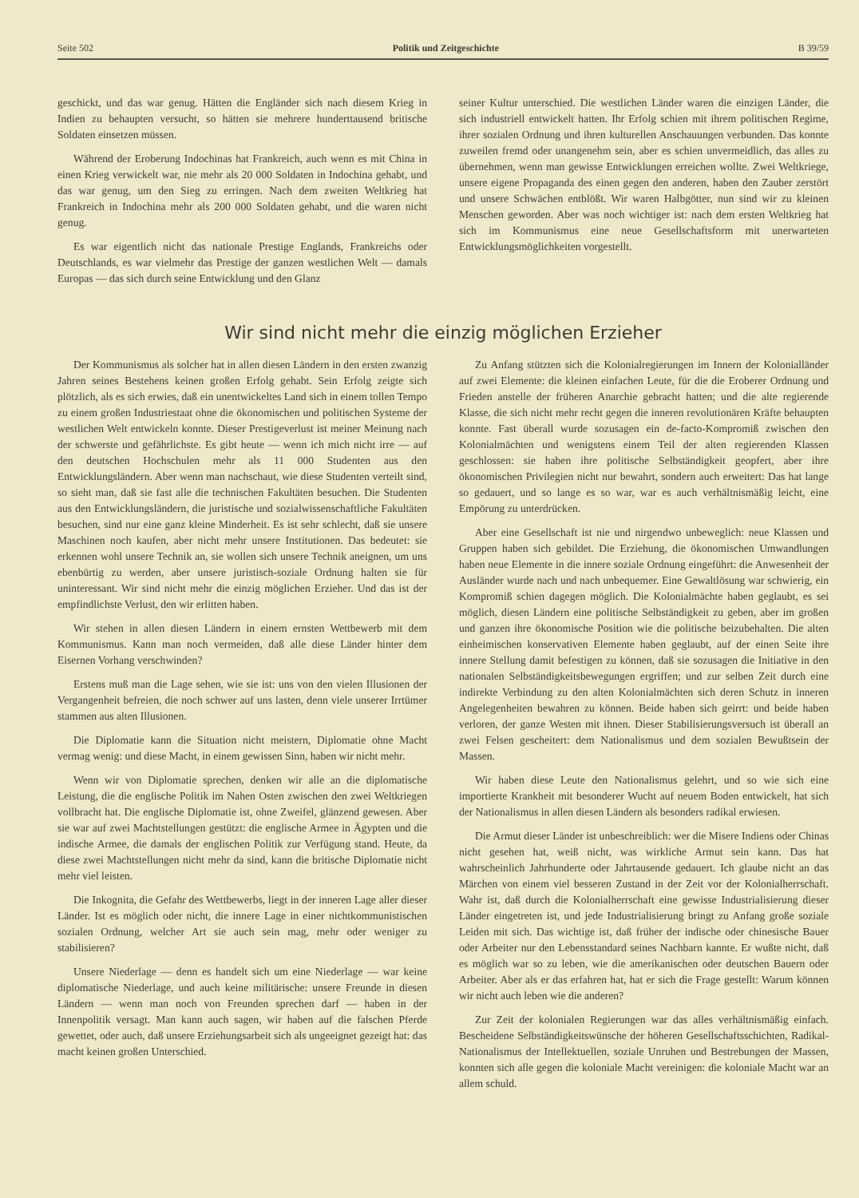Seite 502 Politik und Zeitgeschichte B 39/59
geschickt, und das war genug. Hätten die Engländer sich nach diesem Krieg in Indien zu behaupten versucht, so hätten sie mehrere hunderttausend britische Soldaten einsetzen müssen.
Während der Eroberung Indochinas hat Frankreich, auch wenn es mit China in einen Krieg verwickelt war, nie mehr als 20 000 Soldaten in Indochina gehabt, und das war genug, um den Sieg zu erringen. Nach dem zweiten Weltkrieg hat Frankreich in Indochina mehr als 200 000 Soldaten gehabt, und die waren nicht genug.
Es war eigentlich nicht das nationale Prestige Englands, Frankreichs oder Deutschlands, es war vielmehr das Prestige der ganzen westlichen Welt — damals Europas — das sich durch seine Entwicklung und den Glanz
seiner Kultur unterschied. Die westlichen Länder waren die einzigen Länder, die sich industriell entwickelt hatten. Ihr Erfolg schien mit ihrem politischen Regime, ihrer sozialen Ordnung und ihren kulturellen Anschauungen verbunden. Das konnte zuweilen fremd oder unangenehm sein, aber es schien unvermeidlich, das alles zu übernehmen, wenn man gewisse Entwicklungen erreichen wollte. Zwei Weltkriege, unsere eigene Propaganda des einen gegen den anderen, haben den Zauber zerstört und unsere Schwächen entblößt. Wir waren Halbgötter, nun sind wir zu kleinen Menschen geworden. Aber was noch wichtiger ist: nach dem ersten Weltkrieg hat sich im Kommunismus eine neue Gesellschaftsform mit unerwarteten Entwicklungsmöglichkeiten vorgestellt.
Wir sind nicht mehr die einzig möglichen Erzieher
Der Kommunismus als solcher hat in allen diesen Ländern in den ersten zwanzig Jahren seines Bestehens keinen großen Erfolg gehabt. Sein Erfolg zeigte sich plötzlich, als es sich erwies, daß ein unentwickeltes Land sich in einem tollen Tempo zu einem großen Industriestaat ohne die ökonomischen und politischen Systeme der westlichen Welt entwickeln konnte. Dieser Prestigeverlust ist meiner Meinung nach der schwerste und gefährlichste. Es gibt heute — wenn ich mich nicht irre — auf den deutschen Hochschulen mehr als 11 000 Studenten aus den Entwicklungsländern. Aber wenn man nachschaut, wie diese Studenten verteilt sind, so sieht man, daß sie fast alle die technischen Fakultäten besuchen. Die Studenten aus den Entwicklungsländern, die juristische und sozialwissenschaftliche Fakultäten besuchen, sind nur eine ganz kleine Minderheit. Es ist sehr schlecht, daß sie unsere Maschinen noch kaufen, aber nicht mehr unsere Institutionen. Das bedeutet: sie erkennen wohl unsere Technik an, sie wollen sich unsere Technik aneignen, um uns ebenbürtig zu werden, aber unsere juristisch-soziale Ordnung halten sie für uninteressant. Wir sind nicht mehr die einzig möglichen Erzieher. Und das ist der empfindlichste Verlust, den wir erlitten haben.
Wir stehen in allen diesen Ländern in einem ernsten Wettbewerb mit dem Kommunismus. Kann man noch vermeiden, daß alle diese Länder hinter dem Eisernen Vorhang verschwinden?
Erstens muß man die Lage sehen, wie sie ist: uns von den vielen Illusionen der Vergangenheit befreien, die noch schwer auf uns lasten, denn viele unserer Irrtümer stammen aus alten Illusionen.
Die Diplomatie kann die Situation nicht meistern, Diplomatie ohne Macht vermag wenig: und diese Macht, in einem gewissen Sinn, haben wir nicht mehr.
Wenn wir von Diplomatie sprechen, denken wir alle an die diplomatische Leistung, die die englische Politik im Nahen Osten zwischen den zwei Weltkriegen vollbracht hat. Die englische Diplomatie ist, ohne Zweifel, glänzend gewesen. Aber sie war auf zwei Machtstellungen gestützt: die englische Armee in Ägypten und die indische Armee, die damals der englischen Politik zur Verfügung stand. Heute, da diese zwei Machtstellungen nicht mehr da sind, kann die britische Diplomatie nicht mehr viel leisten.
Die Inkognita, die Gefahr des Wettbewerbs, liegt in der inneren Lage aller dieser Länder. Ist es möglich oder nicht, die innere Lage in einer nichtkommunistischen sozialen Ordnung, welcher Art sie auch sein mag, mehr oder weniger zu stabilisieren?
Unsere Niederlage — denn es handelt sich um eine Niederlage — war keine diplomatische Niederlage, und auch keine militärische: unsere Freunde in diesen Ländern — wenn man noch von Freunden sprechen darf — haben in der Innenpolitik versagt. Man kann auch sagen, wir haben auf die falschen Pferde gewettet, oder auch, daß unsere Erziehungsarbeit sich als ungeeignet gezeigt hat: das macht keinen großen Unterschied.
Zu Anfang stützten sich die Kolonialregierungen im Innern der Kolonialländer auf zwei Elemente: die kleinen einfachen Leute, für die die Eroberer Ordnung und Frieden anstelle der früheren Anarchie gebracht hatten; und die alte regierende Klasse, die sich nicht mehr recht gegen die inneren revolutionären Kräfte behaupten konnte. Fast überall wurde sozusagen ein de-facto-Kompromiß zwischen den Kolonialmächten und wenigstens einem Teil der alten regierenden Klassen geschlossen: sie haben ihre politische Selbständigkeit geopfert, aber ihre ökonomischen Privilegien nicht nur bewahrt, sondern auch erweitert: Das hat lange so gedauert, und so lange es so war, war es auch verhältnismäßig leicht, eine Empörung zu unterdrücken.
Aber eine Gesellschaft ist nie und nirgendwo unbeweglich: neue Klassen und Gruppen haben sich gebildet. Die Erziehung, die ökonomischen Umwandlungen haben neue Elemente in die innere soziale Ordnung eingeführt: die Anwesenheit der Ausländer wurde nach und nach unbequemer. Eine Gewaltlösung war schwierig, ein Kompromiß schien dagegen möglich. Die Kolonialmächte haben geglaubt, es sei möglich, diesen Ländern eine politische Selbständigkeit zu geben, aber im großen und ganzen ihre ökonomische Position wie die politische beizubehalten. Die alten einheimischen konservativen Elemente haben geglaubt, auf der einen Seite ihre innere Stellung damit befestigen zu können, daß sie sozusagen die Initiative in den nationalen Selbständigkeitsbewegungen ergriffen; und zur selben Zeit durch eine indirekte Verbindung zu den alten Kolonialmächten sich deren Schutz in inneren Angelegenheiten bewahren zu können. Beide haben sich geirrt: und beide haben verloren, der ganze Westen mit ihnen. Dieser Stabilisierungsversuch ist überall an zwei Felsen gescheitert: dem Nationalismus und dem sozialen Bewußtsein der Massen.
Wir haben diese Leute den Nationalismus gelehrt, und so wie sich eine importierte Krankheit mit besonderer Wucht auf neuem Boden entwickelt, hat sich der Nationalismus in allen diesen Ländern als besonders radikal erwiesen.
Die Armut dieser Länder ist unbeschreiblich: wer die Misere Indiens oder Chinas nicht gesehen hat, weiß nicht, was wirkliche Armut sein kann. Das hat wahrscheinlich Jahrhunderte oder Jahrtausende gedauert. Ich glaube nicht an das Märchen von einem viel besseren Zustand in der Zeit vor der Kolonialherrschaft. Wahr ist, daß durch die Kolonialherrschaft eine gewisse Industrialisierung dieser Länder eingetreten ist, und jede Industrialisierung bringt zu Anfang große soziale Leiden mit sich. Das wichtige ist, daß früher der indische oder chinesische Bauer oder Arbeiter nur den Lebensstandard seines Nachbarn kannte. Er wußte nicht, daß es möglich war so zu leben, wie die amerikanischen oder deutschen Bauern oder Arbeiter. Aber als er das erfahren hat, hat er sich die Frage gestellt: Warum können wir nicht auch leben wie die anderen?
Zur Zeit der kolonialen Regierungen war das alles verhältnismäßig einfach. Bescheidene Selbständigkeitswünsche der höheren Gesellschaftsschichten, Radikal-Nationalismus der Intellektuellen, soziale Unruhen und Bestrebungen der Massen, konnten sich alle gegen die koloniale Macht vereinigen: die koloniale Macht war an allem schuld.